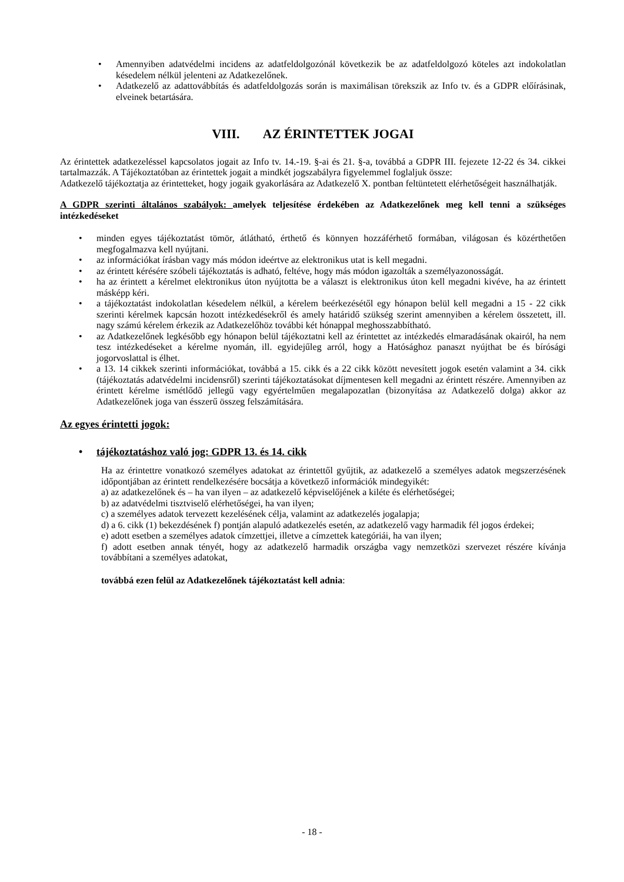• Amennyiben adatvédelmi incidens az adatfeldolgozónál következik be az adatfeldolgozó köteles azt indokolatlan késedelem nélkül jelenteni az Adatkezelőnek.
• Adatkezelő az adattovábbítás és adatfeldolgozás során is maximálisan törekszik az Info tv. és a GDPR előírásinak, elveinek betartására.
VIII. AZ ÉRINTETTEK JOGAI
Az érintettek adatkezeléssel kapcsolatos jogait az Info tv. 14.-19. §-ai és 21. §-a, továbbá a GDPR III. fejezete 12-22 és 34. cikkei tartalmazzák. A Tájékoztatóban az érintettek jogait a mindkét jogszabályra figyelemmel foglaljuk össze:
Adatkezelő tájékoztatja az érintetteket, hogy jogaik gyakorlására az Adatkezelő X. pontban feltüntetett elérhetőségeit használhatják.
A GDPR szerinti általános szabályok: amelyek teljesítése érdekében az Adatkezelőnek meg kell tenni a szükséges intézkedéseket
• minden egyes tájékoztatást tömör, átlátható, érthető és könnyen hozzáférhető formában, világosan és közérthetően megfogalmazva kell nyújtani.
• az információkat írásban vagy más módon ideértve az elektronikus utat is kell megadni.
• az érintett kérésére szóbeli tájékoztatás is adható, feltéve, hogy más módon igazolták a személyazonosságát.
• ha az érintett a kérelmet elektronikus úton nyújtotta be a választ is elektronikus úton kell megadni kivéve, ha az érintett másképp kéri.
• a tájékoztatást indokolatlan késedelem nélkül, a kérelem beérkezésétől egy hónapon belül kell megadni a 15 - 22 cikk szerinti kérelmek kapcsán hozott intézkedésekről és amely határidő szükség szerint amennyiben a kérelem összetett, ill. nagy számú kérelem érkezik az Adatkezelőhöz további két hónappal meghosszabbítható.
• az Adatkezelőnek legkésőbb egy hónapon belül tájékoztatni kell az érintettet az intézkedés elmaradásának okairól, ha nem tesz intézkedéseket a kérelme nyomán, ill. egyidejűleg arról, hogy a Hatósághoz panaszt nyújthat be és bírósági jogorvoslattal is élhet.
• a 13. 14 cikkek szerinti információkat, továbbá a 15. cikk és a 22 cikk között nevesített jogok esetén valamint a 34. cikk (tájékoztatás adatvédelmi incidensről) szerinti tájékoztatásokat díjmentesen kell megadni az érintett részére. Amennyiben az érintett kérelme ismétlődő jellegű vagy egyértelműen megalapozatlan (bizonyítása az Adatkezelő dolga) akkor az Adatkezelőnek joga van ésszerű összeg felszámítására.
Az egyes érintetti jogok:
• tájékoztatáshoz való jog: GDPR 13. és 14. cikk
Ha az érintettre vonatkozó személyes adatokat az érintettől gyűjtik, az adatkezelő a személyes adatok megszerzésének időpontjában az érintett rendelkezésére bocsátja a következő információk mindegyikét:
a) az adatkezelőnek és – ha van ilyen – az adatkezelő képviselőjének a kiléte és elérhetőségei;
b) az adatvédelmi tisztviselő elérhetőségei, ha van ilyen;
c) a személyes adatok tervezett kezelésének célja, valamint az adatkezelés jogalapja;
d) a 6. cikk (1) bekezdésének f) pontján alapuló adatkezelés esetén, az adatkezelő vagy harmadik fél jogos érdekei;
e) adott esetben a személyes adatok címzettjei, illetve a címzettek kategóriái, ha van ilyen;
f) adott esetben annak tényét, hogy az adatkezelő harmadik országba vagy nemzetközi szervezet részére kívánja továbbítani a személyes adatokat,
továbbá ezen felül az Adatkezelőnek tájékoztatást kell adnia:
- 18 -